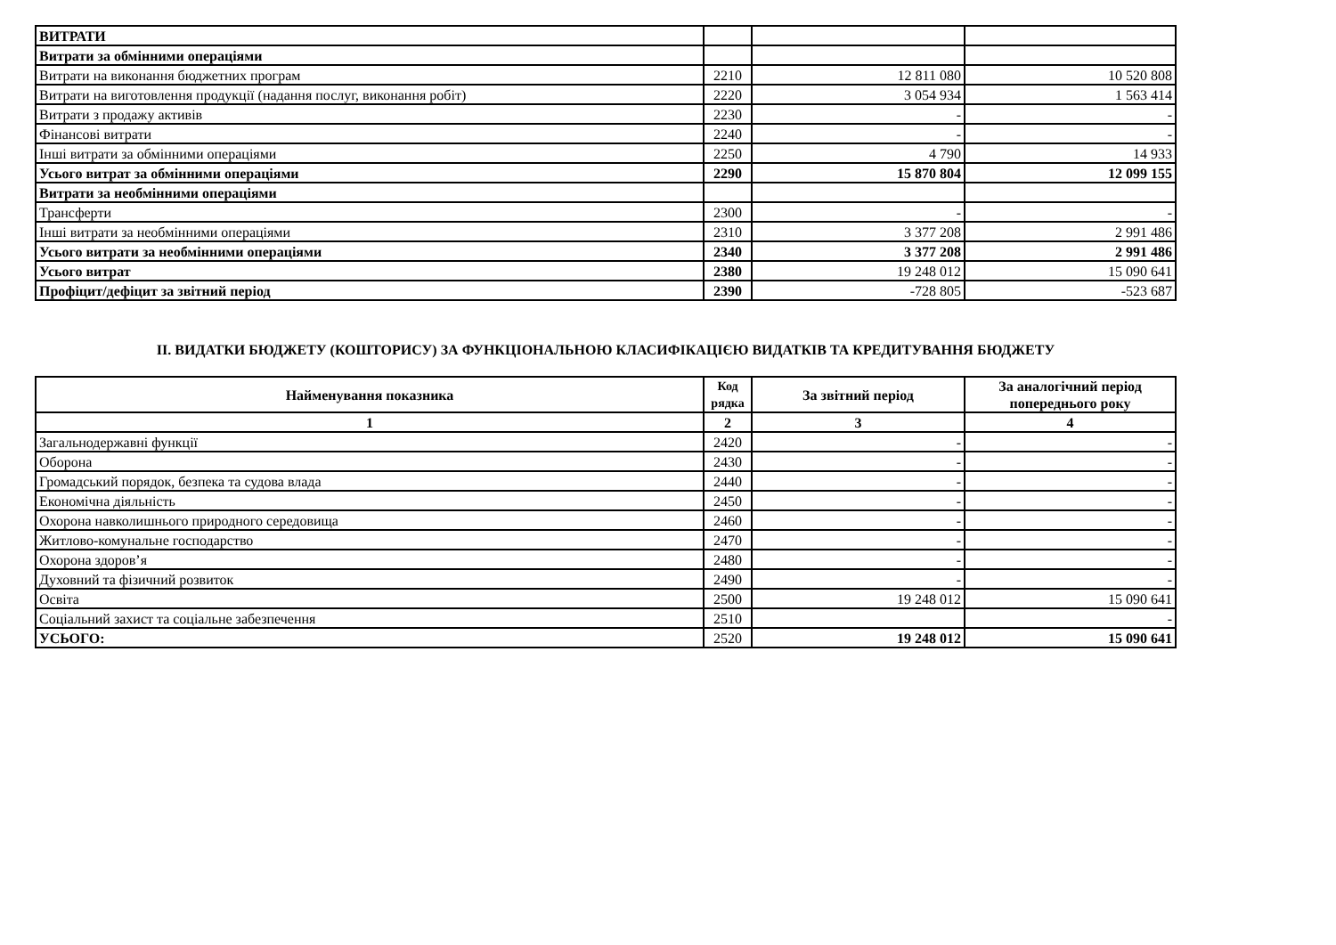| ВИТРАТИ | | | |
| Витрати за обмінними операціями | | | |
| Витрати на виконання бюджетних програм | 2210 | 12 811 080 | 10 520 808 |
| Витрати на виготовлення продукції (надання послуг, виконання робіт) | 2220 | 3 054 934 | 1 563 414 |
| Витрати з продажу активів | 2230 | - | - |
| Фінансові витрати | 2240 | - | - |
| Інші витрати за обмінними операціями | 2250 | 4 790 | 14 933 |
| Усього витрат за обмінними операціями | 2290 | 15 870 804 | 12 099 155 |
| Витрати за необмінними операціями | | | |
| Трансферти | 2300 | - | - |
| Інші витрати за необмінними операціями | 2310 | 3 377 208 | 2 991 486 |
| Усього витрати за необмінними операціями | 2340 | 3 377 208 | 2 991 486 |
| Усього витрат | 2380 | 19 248 012 | 15 090 641 |
| Профіцит/дефіцит за звітний період | 2390 | -728 805 | -523 687 |
II. ВИДАТКИ БЮДЖЕТУ (КОШТОРИСУ) ЗА ФУНКЦІОНАЛЬНОЮ КЛАСИФІКАЦІЄЮ ВИДАТКІВ ТА КРЕДИТУВАННЯ БЮДЖЕТУ
| Найменування показника | Код рядка | За звітний період | За аналогічний період попереднього року |
| --- | --- | --- | --- |
| 1 | 2 | 3 | 4 |
| Загальнодержавні функції | 2420 | - | - |
| Оборона | 2430 | - | - |
| Громадський порядок, безпека та судова влада | 2440 | - | - |
| Економічна діяльність | 2450 | - | - |
| Охорона навколишнього природного середовища | 2460 | - | - |
| Житлово-комунальне господарство | 2470 | - | - |
| Охорона здоров’я | 2480 | - | - |
| Духовний та фізичний розвиток | 2490 | - | - |
| Освіта | 2500 | 19 248 012 | 15 090 641 |
| Соціальний захист та соціальне забезпечення | 2510 | | - |
| УСЬОГО: | 2520 | 19 248 012 | 15 090 641 |